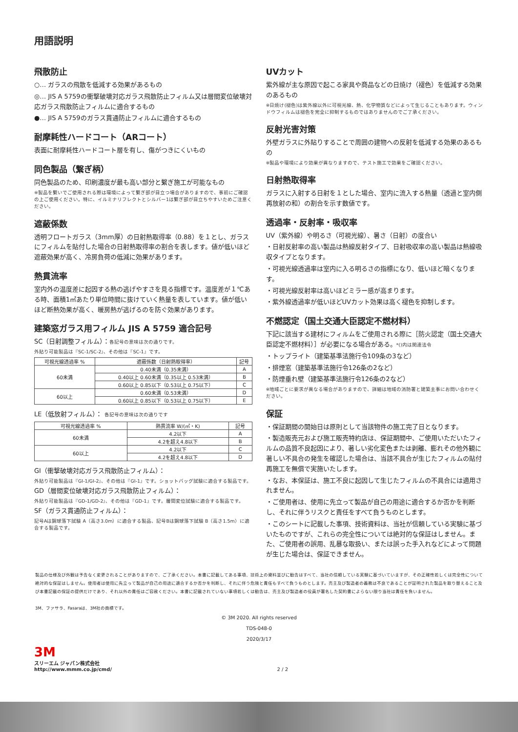用語説明
飛散防止
○… ガラスの飛散を低減する効果があるもの
◎… JIS A 5759の衝撃破壊対応ガラス飛散防止フィルム又は層間変位破壊対応ガラス飛散防止フィルムに適合するもの
●… JIS A 5759のガラス貫通防止フィルムに適合するもの
耐摩耗性ハードコート（ARコート）
表面に耐摩耗性ハードコート層を有し、傷がつきにくいもの
同色製品（繋ぎ柄）
同色製品のため、印刷濃度が最も高い部分と繋ぎ施工が可能なもの
※製品を繋いでご使用される際は環境によって繋ぎ部が目立つ場合がありますので、事前にご確認の上ご使用ください。特に、イルミナリフレクトとシルバー1は繋ぎ部が目立ちやすいためご注意ください。
遮蔽係数
透明フロートガラス（3mm厚）の日射熱取得率（0.88）を１とし、ガラスにフィルムを貼付した場合の日射熱取得率の割合を表します。値が低いほど遮蔽効果が高く、冷房負荷の低減に効果があります。
熱貫流率
室内外の温度差に起因する熱の逃げやすさを見る指標です。温度差が１℃ある時、面積1㎡あたり単位時間に抜けていく熱量を表しています。値が低いほど断熱効果が高く、暖房熱が逃げるのを防ぐ効果があります。
建築窓ガラス用フィルム JIS A 5759 適合記号
SC（日射調整フィルム）：各記号の意味は次の通りです。
外貼り可能製品は『SC-1/SC-2』、その他は『SC-1』です。
| 可視光線透過率 % | 遮蔽係数（日射熱取得率） | 記号 |
| --- | --- | --- |
| 60未満 | 0.40未満（0.35未満） | A |
| | 0.40以上 0.60未満（0.35以上 0.53未満） | B |
| | 0.60以上 0.85以下（0.53以上 0.75以下） | C |
| 60以上 | 0.60未満（0.53未満） | D |
| | 0.60以上 0.85以下（0.53以上 0.75以下） | E |
LE（低放射フィルム）： 各記号の意味は次の通りです
| 可視光線透過率 % | 熱貫流率 W/(㎡・K) | 記号 |
| --- | --- | --- |
| 60未満 | 4.2以下 | A |
| | 4.2を超え4.8以下 | B |
| 60以上 | 4.2以下 | C |
| | 4.2を超え4.8以下 | D |
GI（衝撃破壊対応ガラス飛散防止フィルム）：
外貼り可能製品は『GI-1/GI-2』、その他は『GI-1』です。ショットバッグ試験に適合する製品です。
GD（層間変位破壊対応ガラス飛散防止フィルム）：
外貼り可能製品は『GD-1/GD-2』、その他は『GD-1』です。層間変位試験に適合する製品です。
SF（ガラス貫通防止フィルム）：
記号Aは鋼球落下試験 A（高さ3.0m）に適合する製品、記号Bは鋼球落下試験 B（高さ1.5m）に適合する製品です。
UVカット
紫外線が主な原因で起こる家具や商品などの日焼け（褪色）を低減する効果のあるもの
※日焼け(褪色)は紫外線以外に可視光線、熱、化学物質などによって生じることもあります。ウィンドウフィルムは褪色を完全に抑制するものではありませんのでご了承ください。
反射光害対策
外壁ガラスに外貼りすることで周囲の建物への反射を低減する効果のあるもの
※製品や環境により効果が異なりますので、テスト施工で効果をご確認ください。
日射熱取得率
ガラスに入射する日射を１とした場合、室内に流入する熱量（透過と室内側再放射の和）の割合を示す数値です。
透過率・反射率・吸収率
UV（紫外線）や明るさ（可視光線）、暑さ（日射）の度合い
・日射反射率の高い製品は熱線反射タイプ、日射吸収率の高い製品は熱線吸収タイプとなります。
・可視光線透過率は室内に入る明るさの指標になり、低いほど暗くなります。
・可視光線反射率は高いほどミラー感が高まります。
・紫外線透過率が低いほどUVカット効果は高く褪色を抑制します。
不燃認定（国土交通大臣認定不燃材料）
下記に該当する建材にフィルムをご使用される際に［防火認定（国土交通大臣認定不燃材料）］が必要になる場合がある。*()内は関連法令
・トップライト（建築基準法施行令109条の3など）
・排煙窓（建築基準法施行令126条の2など）
・防煙垂れ壁（建築基準法施行令126条の2など）
※地域ごとに要求が異なる場合がありますので、詳細は地域の消防署と建築主事にお問い合わせください。
保証
・保証期間の開始日は原則として当該物件の施工完了日となります。
・製造販売元および施工販売特約店は、保証期間中、ご使用いただいたフィルムの品質不良起因により、著しい劣化変色または剥離、膨れその他外観に著しい不具合の発生を確認した場合は、当該不具合が生じたフィルムの貼付再施工を無償で実施いたします。
・なお、本保証は、施工不良に起因して生じたフィルムの不具合には適用されません。
・ご使用者は、使用に先立って製品が自己の用途に適合するか否かを判断し、それに伴うリスクと責任をすべて負うものとします。
・このシートに記載した事項、技術資料は、当社が信頼している実験に基づいたものですが、これらの完全性については絶対的な保証はしません。また、ご使用者の誤用、乱暴な取扱い、または誤った手入れなどによって問題が生じた場合は、保証できません。
製品の仕様及び外観は予告なく変更されることがありますので、ご了承ください。本書に記載してある事項、技術上の資料並びに勧告はすべて、当社の信頼している実験に基づいていますが、その正確性若しくは完全性について絶対的な保証はしません。使用者は使用に先立って製品が自己の用途に適合するか否かを判断し、それに伴う危険と責任もすべて負うものとします。売主及び製造者の義務は不良であることが証明された製品を取り替えること及び本書記載の保証の提供だけであり、それ以外の責任はご容赦ください。本書に記載されていない事項若しくは勧告は、売主及び製造者の役員が署名した契約書によらない限り当社は責任を負いません。
3M、ファサラ、Fasaraは、3M社の商標です。
© 3M 2020. All rights reserved
TDS-048-0
2020/3/17
3M
スリーエム ジャパン株式会社
http://www.mmm.co.jp/cmd/
2 / 2